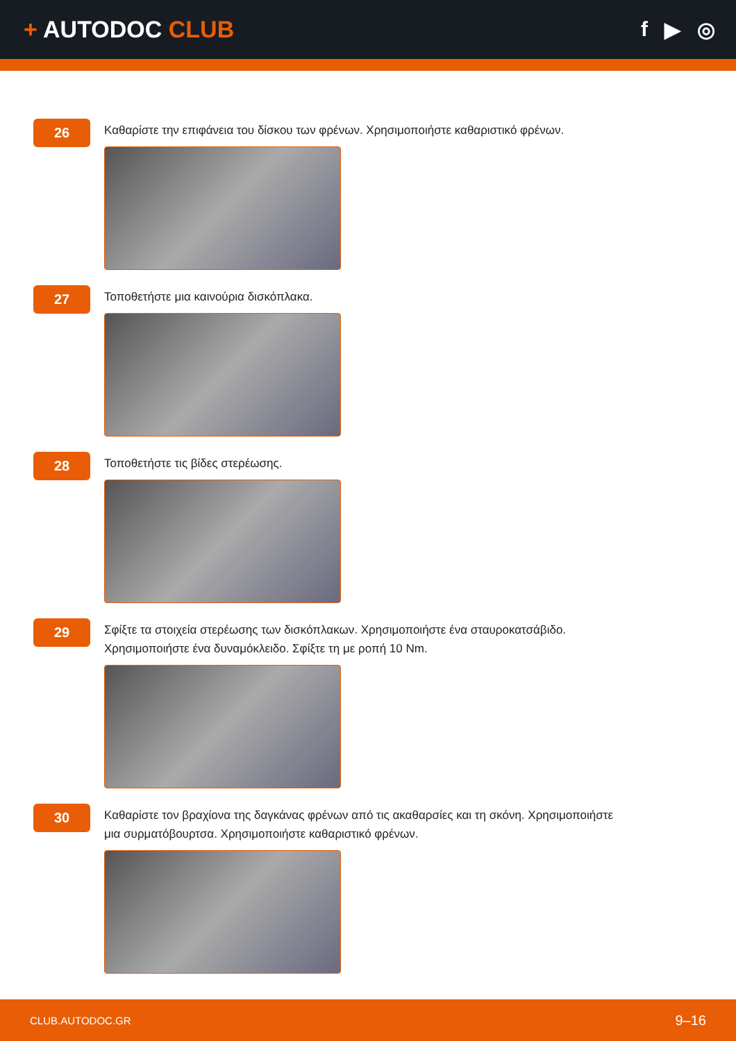+ AUTODOC CLUB
f ▶ ◎
26
Καθαρίστε την επιφάνεια του δίσκου των φρένων. Χρησιμοποιήστε καθαριστικό φρένων.
27
Τοποθετήστε μια καινούρια δισκόπλακα.
28
Τοποθετήστε τις βίδες στερέωσης.
29
Σφίξτε τα στοιχεία στερέωσης των δισκόπλακων. Χρησιμοποιήστε ένα σταυροκατσάβιδο.
Χρησιμοποιήστε ένα δυναμόκλειδο. Σφίξτε τη με ροπή 10 Nm.
30
Καθαρίστε τον βραχίονα της δαγκάνας φρένων από τις ακαθαρσίες και τη σκόνη. Χρησιμοποιήστε
μια συρματόβουρτσα. Χρησιμοποιήστε καθαριστικό φρένων.
CLUB.AUTODOC.GR
9–16